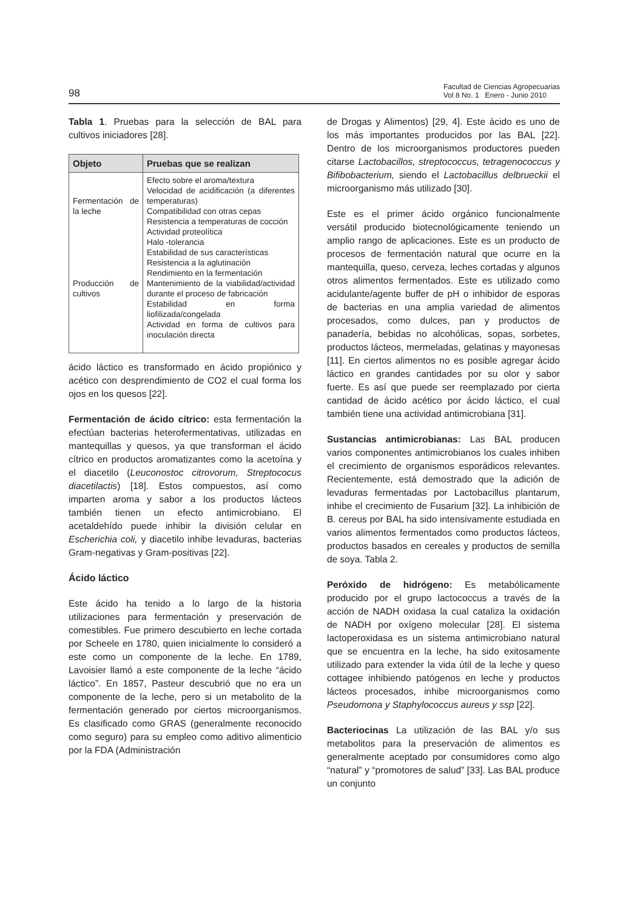98
Facultad de Ciencias Agropecuarias
Vol 8 No. 1 Enero - Junio 2010
Tabla 1. Pruebas para la selección de BAL para cultivos iniciadores [28].
| Objeto | Pruebas que se realizan |
| --- | --- |
| Fermentación de la leche Producción de cultivos | Efecto sobre el aroma/textura Velocidad de acidificación (a diferentes temperaturas) Compatibilidad con otras cepas Resistencia a temperaturas de cocción Actividad proteolítica Halo -tolerancia Estabilidad de sus características Resistencia a la aglutinación Rendimiento en la fermentación Mantenimiento de la viabilidad/actividad durante el proceso de fabricación Estabilidad en forma liofilizada/congelada Actividad en forma de cultivos para inoculación directa |
ácido láctico es transformado en ácido propiónico y acético con desprendimiento de CO2 el cual forma los ojos en los quesos [22].
Fermentación de ácido cítrico: esta fermentación la efectúan bacterias heterofermentativas, utilizadas en mantequillas y quesos, ya que transforman el ácido cítrico en productos aromatizantes como la acetoína y el diacetilo (Leuconostoc citrovorum, Streptococus diacetilactis) [18]. Estos compuestos, así como imparten aroma y sabor a los productos lácteos también tienen un efecto antimicrobiano. El acetaldehído puede inhibir la división celular en Escherichia coli, y diacetilo inhibe levaduras, bacterias Gram-negativas y Gram-positivas [22].
Ácido láctico
Este ácido ha tenido a lo largo de la historia utilizaciones para fermentación y preservación de comestibles. Fue primero descubierto en leche cortada por Scheele en 1780, quien inicialmente lo consideró a este como un componente de la leche. En 1789, Lavoisier llamó a este componente de la leche “ácido láctico”. En 1857, Pasteur descubrió que no era un componente de la leche, pero si un metabolito de la fermentación generado por ciertos microorganismos. Es clasificado como GRAS (generalmente reconocido como seguro) para su empleo como aditivo alimenticio por la FDA (Administración
de Drogas y Alimentos) [29, 4]. Este ácido es uno de los más importantes producidos por las BAL [22]. Dentro de los microorganismos productores pueden citarse Lactobacillos, streptococcus, tetragenococcus y Bifibobacterium, siendo el Lactobacillus delbrueckii el microorganismo más utilizado [30].
Este es el primer ácido orgánico funcionalmente versátil producido biotecnológicamente teniendo un amplio rango de aplicaciones. Este es un producto de procesos de fermentación natural que ocurre en la mantequilla, queso, cerveza, leches cortadas y algunos otros alimentos fermentados. Este es utilizado como acidulante/agente buffer de pH o inhibidor de esporas de bacterias en una amplia variedad de alimentos procesados, como dulces, pan y productos de panadería, bebidas no alcohólicas, sopas, sorbetes, productos lácteos, mermeladas, gelatinas y mayonesas [11]. En ciertos alimentos no es posible agregar ácido láctico en grandes cantidades por su olor y sabor fuerte. Es así que puede ser reemplazado por cierta cantidad de ácido acético por ácido láctico, el cual también tiene una actividad antimicrobiana [31].
Sustancias antimicrobianas: Las BAL producen varios componentes antimicrobianos los cuales inhiben el crecimiento de organismos esporádicos relevantes. Recientemente, está demostrado que la adición de levaduras fermentadas por Lactobacillus plantarum, inhibe el crecimiento de Fusarium [32]. La inhibición de B. cereus por BAL ha sido intensivamente estudiada en varios alimentos fermentados como productos lácteos, productos basados en cereales y productos de semilla de soya. Tabla 2.
Peróxido de hidrógeno: Es metabólicamente producido por el grupo lactococcus a través de la acción de NADH oxidasa la cual cataliza la oxidación de NADH por oxígeno molecular [28]. El sistema lactoperoxidasa es un sistema antimicrobiano natural que se encuentra en la leche, ha sido exitosamente utilizado para extender la vida útil de la leche y queso cottagee inhibiendo patógenos en leche y productos lácteos procesados, inhibe microorganismos como Pseudomona y Staphylococcus aureus y ssp [22].
Bacteriocinas La utilización de las BAL y/o sus metabolitos para la preservación de alimentos es generalmente aceptado por consumidores como algo “natural” y “promotores de salud” [33]. Las BAL produce un conjunto